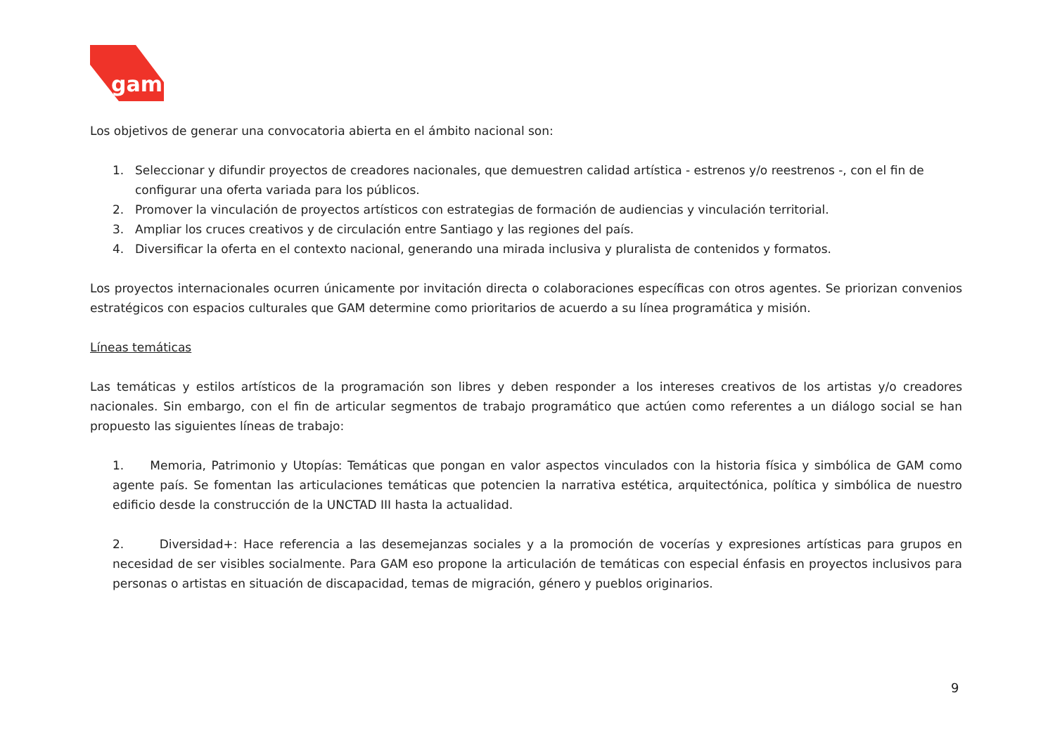gam
Los objetivos de generar una convocatoria abierta en el ámbito nacional son:
1. Seleccionar y difundir proyectos de creadores nacionales, que demuestren calidad artística - estrenos y/o reestrenos -, con el fin de configurar una oferta variada para los públicos.
2. Promover la vinculación de proyectos artísticos con estrategias de formación de audiencias y vinculación territorial.
3. Ampliar los cruces creativos y de circulación entre Santiago y las regiones del país.
4. Diversificar la oferta en el contexto nacional, generando una mirada inclusiva y pluralista de contenidos y formatos.
Los proyectos internacionales ocurren únicamente por invitación directa o colaboraciones específicas con otros agentes. Se priorizan convenios estratégicos con espacios culturales que GAM determine como prioritarios de acuerdo a su línea programática y misión.
Líneas temáticas
Las temáticas y estilos artísticos de la programación son libres y deben responder a los intereses creativos de los artistas y/o creadores nacionales. Sin embargo, con el fin de articular segmentos de trabajo programático que actúen como referentes a un diálogo social se han propuesto las siguientes líneas de trabajo:
1. Memoria, Patrimonio y Utopías: Temáticas que pongan en valor aspectos vinculados con la historia física y simbólica de GAM como agente país. Se fomentan las articulaciones temáticas que potencien la narrativa estética, arquitectónica, política y simbólica de nuestro edificio desde la construcción de la UNCTAD III hasta la actualidad.
2. Diversidad+: Hace referencia a las desemejanzas sociales y a la promoción de vocerías y expresiones artísticas para grupos en necesidad de ser visibles socialmente. Para GAM eso propone la articulación de temáticas con especial énfasis en proyectos inclusivos para personas o artistas en situación de discapacidad, temas de migración, género y pueblos originarios.
9